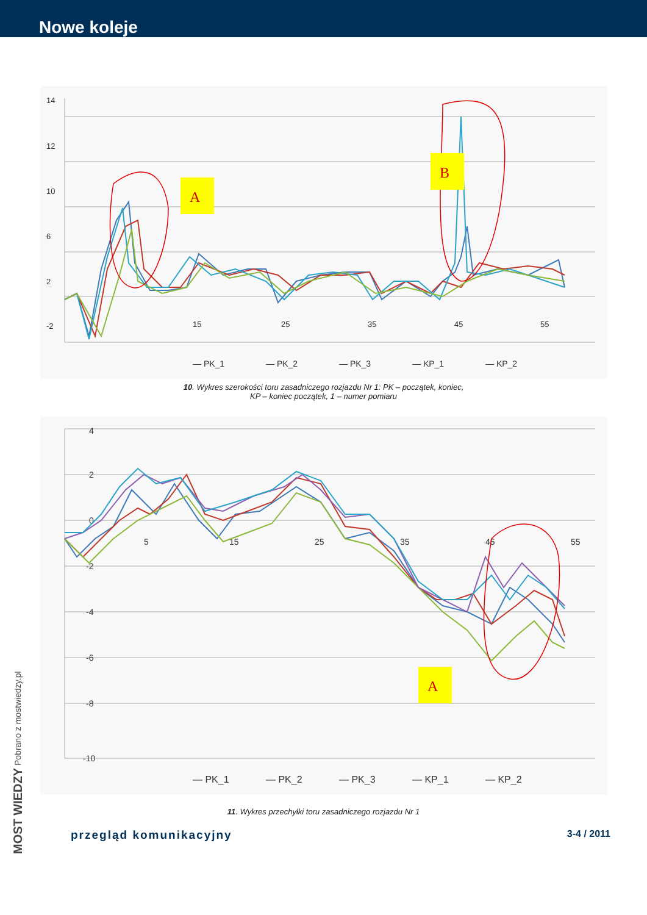Nowe koleje
14
12
10
6
2
-2
15
25
35
45
55
A
B
— PK_1
— PK_2
— PK_3
— KP_1
— KP_2
10. Wykres szerokości toru zasadniczego rozjazdu Nr 1: PK – początek, koniec,
KP – koniec początek, 1 – numer pomiaru
4
2
0
-2
-4
-6
-8
-10
5
15
25
35
45
55
A
— PK_1
— PK_2
— PK_3
— KP_1
— KP_2
11. Wykres przechyłki toru zasadniczego rozjazdu Nr 1
MOST WIEDZY Pobrano z mostwiedzy.pl
przegląd komunikacyjny 3-4 / 2011